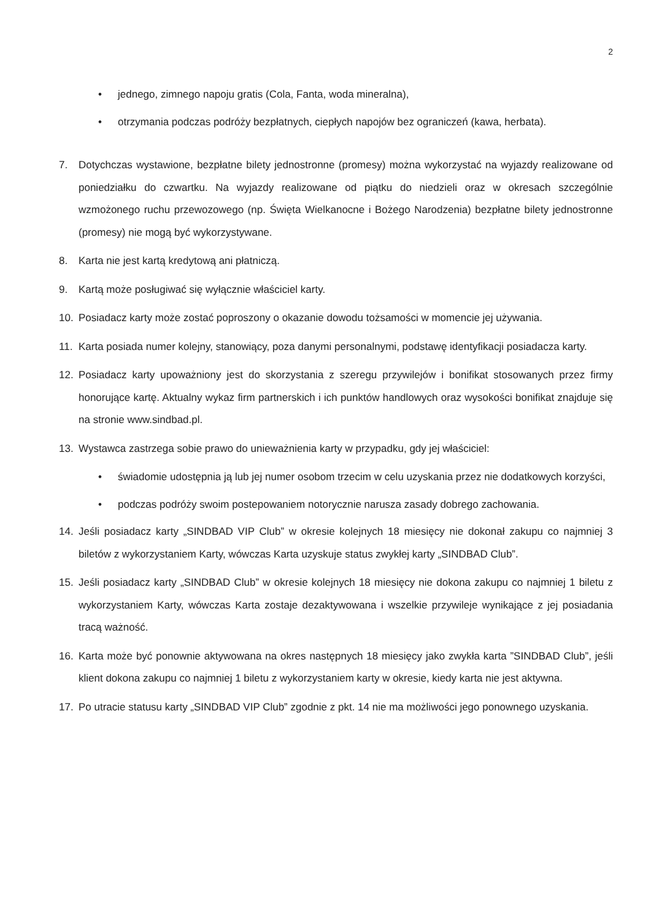2
• jednego, zimnego napoju gratis (Cola, Fanta, woda mineralna),
• otrzymania podczas podróży bezpłatnych, ciepłych napojów bez ograniczeń (kawa, herbata).
7. Dotychczas wystawione, bezpłatne bilety jednostronne (promesy) można wykorzystać na wyjazdy realizowane od poniedziałku do czwartku. Na wyjazdy realizowane od piątku do niedzieli oraz w okresach szczególnie wzmożonego ruchu przewozowego (np. Święta Wielkanocne i Bożego Narodzenia) bezpłatne bilety jednostronne (promesy) nie mogą być wykorzystywane.
8. Karta nie jest kartą kredytową ani płatniczą.
9. Kartą może posługiwać się wyłącznie właściciel karty.
10. Posiadacz karty może zostać poproszony o okazanie dowodu tożsamości w momencie jej używania.
11. Karta posiada numer kolejny, stanowiący, poza danymi personalnymi, podstawę identyfikacji posiadacza karty.
12. Posiadacz karty upoważniony jest do skorzystania z szeregu przywilejów i bonifikat stosowanych przez firmy honorujące kartę. Aktualny wykaz firm partnerskich i ich punktów handlowych oraz wysokości bonifikat znajduje się na stronie www.sindbad.pl.
13. Wystawca zastrzega sobie prawo do unieważnienia karty w przypadku, gdy jej właściciel:
• świadomie udostępnia ją lub jej numer osobom trzecim w celu uzyskania przez nie dodatkowych korzyści,
• podczas podróży swoim postepowaniem notorycznie narusza zasady dobrego zachowania.
14. Jeśli posiadacz karty „SINDBAD VIP Club” w okresie kolejnych 18 miesięcy nie dokonał zakupu co najmniej 3 biletów z wykorzystaniem Karty, wówczas Karta uzyskuje status zwykłej karty „SINDBAD Club”.
15. Jeśli posiadacz karty „SINDBAD Club” w okresie kolejnych 18 miesięcy nie dokona zakupu co najmniej 1 biletu z wykorzystaniem Karty, wówczas Karta zostaje dezaktywowana i wszelkie przywileje wynikające z jej posiadania tracą ważność.
16. Karta może być ponownie aktywowana na okres następnych 18 miesięcy jako zwykła karta ”SINDBAD Club”, jeśli klient dokona zakupu co najmniej 1 biletu z wykorzystaniem karty w okresie, kiedy karta nie jest aktywna.
17. Po utracie statusu karty „SINDBAD VIP Club” zgodnie z pkt. 14 nie ma możliwości jego ponownego uzyskania.